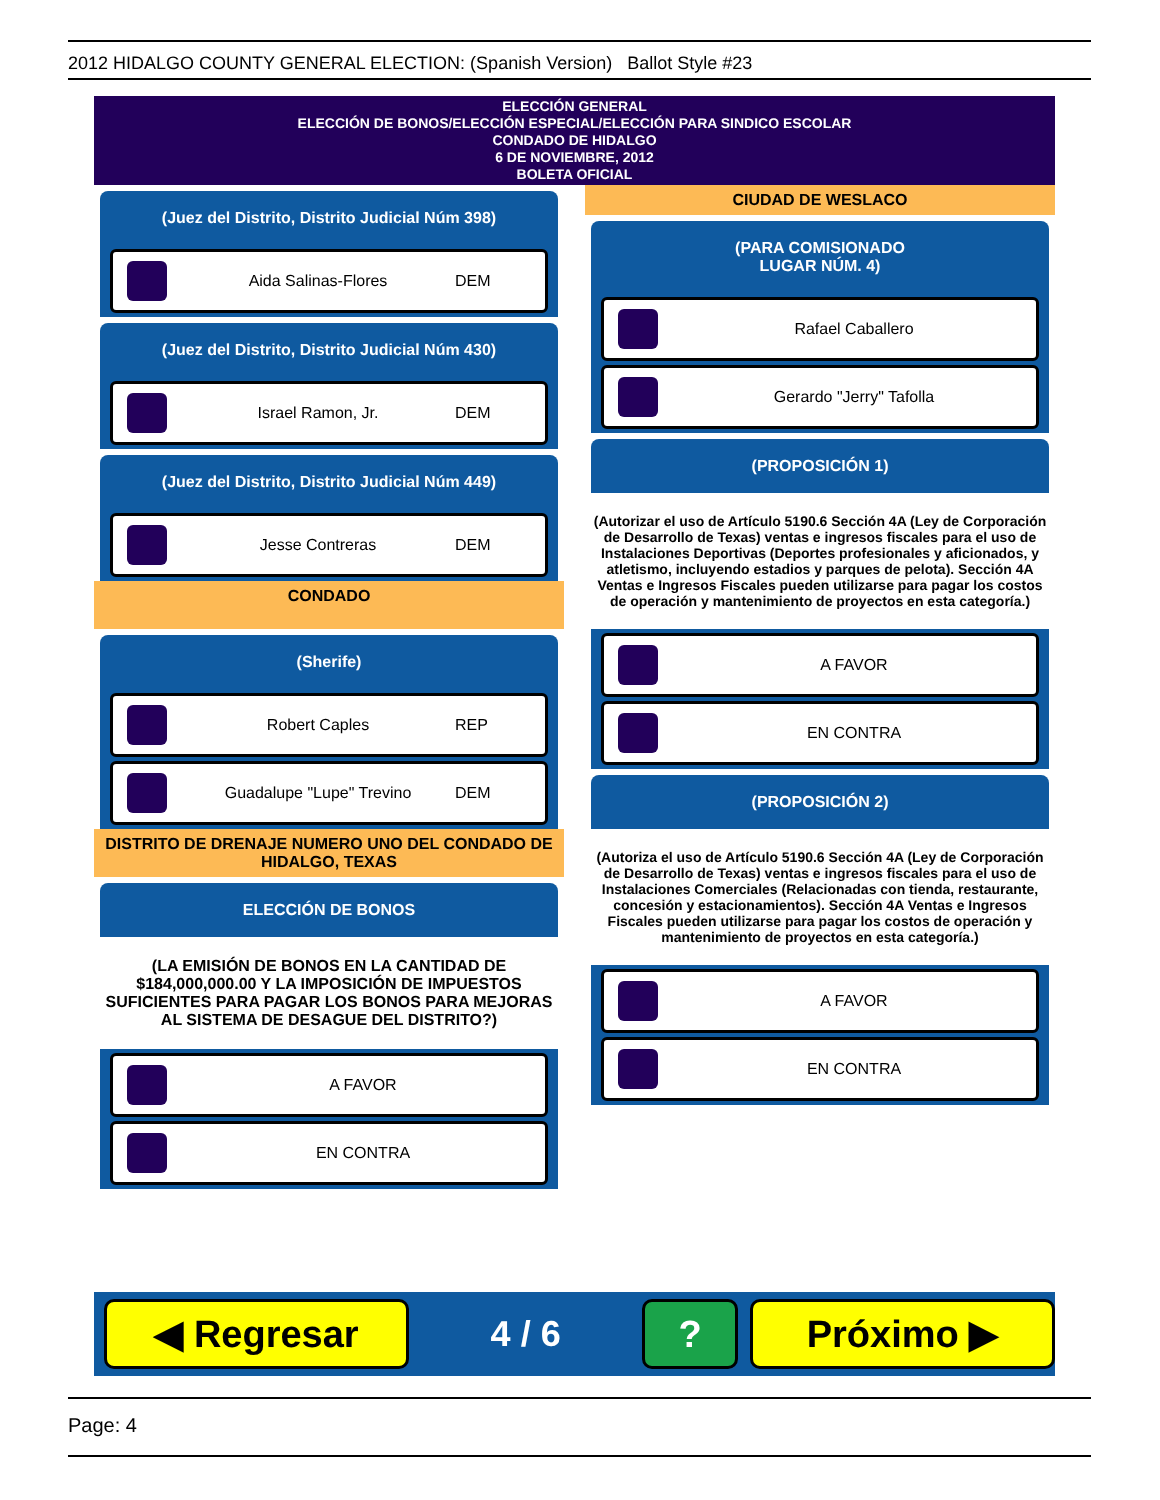2012 HIDALGO COUNTY GENERAL ELECTION: (Spanish Version) Ballot Style #23
ELECCIÓN GENERAL
ELECCIÓN DE BONOS/ELECCIÓN ESPECIAL/ELECCIÓN PARA SINDICO ESCOLAR
CONDADO DE HIDALGO
6 DE NOVIEMBRE, 2012
BOLETA OFICIAL
(Juez del Distrito, Distrito Judicial Núm 398)
Aida Salinas-Flores DEM
(Juez del Distrito, Distrito Judicial Núm 430)
Israel Ramon, Jr. DEM
(Juez del Distrito, Distrito Judicial Núm 449)
Jesse Contreras DEM
CONDADO
(Sherife)
Robert Caples REP
Guadalupe "Lupe" Trevino DEM
DISTRITO DE DRENAJE NUMERO UNO DEL CONDADO DE HIDALGO, TEXAS
ELECCIÓN DE BONOS
(LA EMISIÓN DE BONOS EN LA CANTIDAD DE $184,000,000.00 Y LA IMPOSICIÓN DE IMPUESTOS SUFICIENTES PARA PAGAR LOS BONOS PARA MEJORAS AL SISTEMA DE DESAGUE DEL DISTRITO?)
A FAVOR
EN CONTRA
CIUDAD DE WESLACO
(PARA COMISIONADO
LUGAR NÚM. 4)
Rafael Caballero
Gerardo "Jerry" Tafolla
(PROPOSICIÓN 1)
(Autorizar el uso de Artículo 5190.6 Sección 4A (Ley de Corporación de Desarrollo de Texas) ventas e ingresos fiscales para el uso de Instalaciones Deportivas (Deportes profesionales y aficionados, y atletismo, incluyendo estadios y parques de pelota). Sección 4A Ventas e Ingresos Fiscales pueden utilizarse para pagar los costos de operación y mantenimiento de proyectos en esta categoría.)
A FAVOR
EN CONTRA
(PROPOSICIÓN 2)
(Autoriza el uso de Artículo 5190.6 Sección 4A (Ley de Corporación de Desarrollo de Texas) ventas e ingresos fiscales para el uso de Instalaciones Comerciales (Relacionadas con tienda, restaurante, concesión y estacionamientos). Sección 4A Ventas e Ingresos Fiscales pueden utilizarse para pagar los costos de operación y mantenimiento de proyectos en esta categoría.)
A FAVOR
EN CONTRA
◀ Regresar
4 / 6
? Próximo ▶
Page: 4